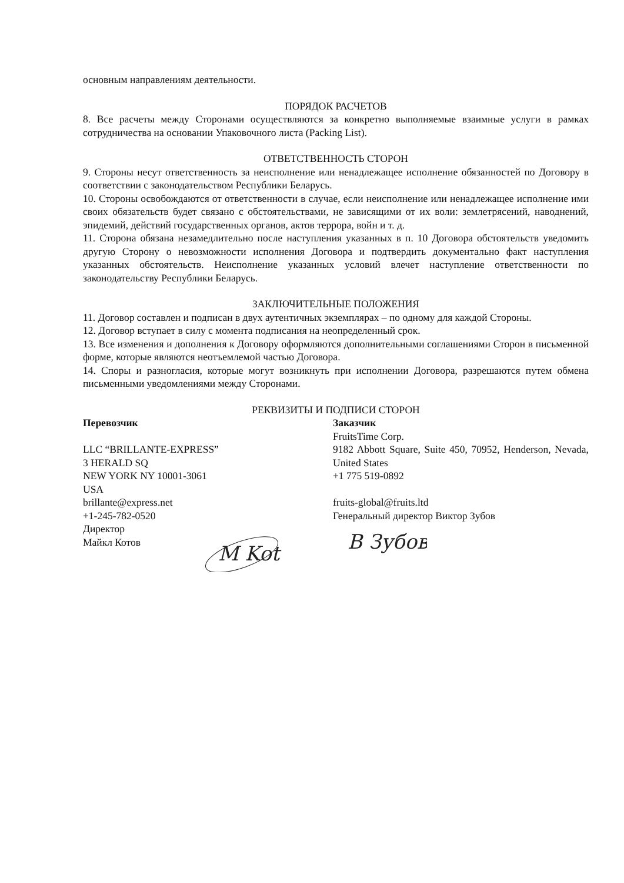основным направлениям деятельности.
ПОРЯДОК РАСЧЕТОВ
8. Все расчеты между Сторонами осуществляются за конкретно выполняемые взаимные услуги в рамках сотрудничества на основании Упаковочного листа (Packing List).
ОТВЕТСТВЕННОСТЬ СТОРОН
9. Стороны несут ответственность за неисполнение или ненадлежащее исполнение обязанностей по Договору в соответствии с законодательством Республики Беларусь.
10. Стороны освобождаются от ответственности в случае, если неисполнение или ненадлежащее исполнение ими своих обязательств будет связано с обстоятельствами, не зависящими от их воли: землетрясений, наводнений, эпидемий, действий государственных органов, актов террора, войн и т. д.
11. Сторона обязана незамедлительно после наступления указанных в п. 10 Договора обстоятельств уведомить другую Сторону о невозможности исполнения Договора и подтвердить документально факт наступления указанных обстоятельств. Неисполнение указанных условий влечет наступление ответственности по законодательству Республики Беларусь.
ЗАКЛЮЧИТЕЛЬНЫЕ ПОЛОЖЕНИЯ
11. Договор составлен и подписан в двух аутентичных экземплярах – по одному для каждой Стороны.
12. Договор вступает в силу с момента подписания на неопределенный срок.
13. Все изменения и дополнения к Договору оформляются дополнительными соглашениями Сторон в письменной форме, которые являются неотъемлемой частью Договора.
14. Споры и разногласия, которые могут возникнуть при исполнении Договора, разрешаются путем обмена письменными уведомлениями между Сторонами.
РЕКВИЗИТЫ И ПОДПИСИ СТОРОН
Перевозчик
LLC “BRILLANTE-EXPRESS”
3 HERALD SQ
NEW YORK NY 10001-3061
USA
brillante@express.net
+1-245-782-0520
Директор
Майкл Котов
M Kot
Заказчик
FruitsTime Corp.
9182 Abbott Square, Suite 450, 70952, Henderson, Nevada, United States
+1 775 519-0892
fruits-global@fruits.ltd
Генеральный директор Виктор Зубов
B Зубов